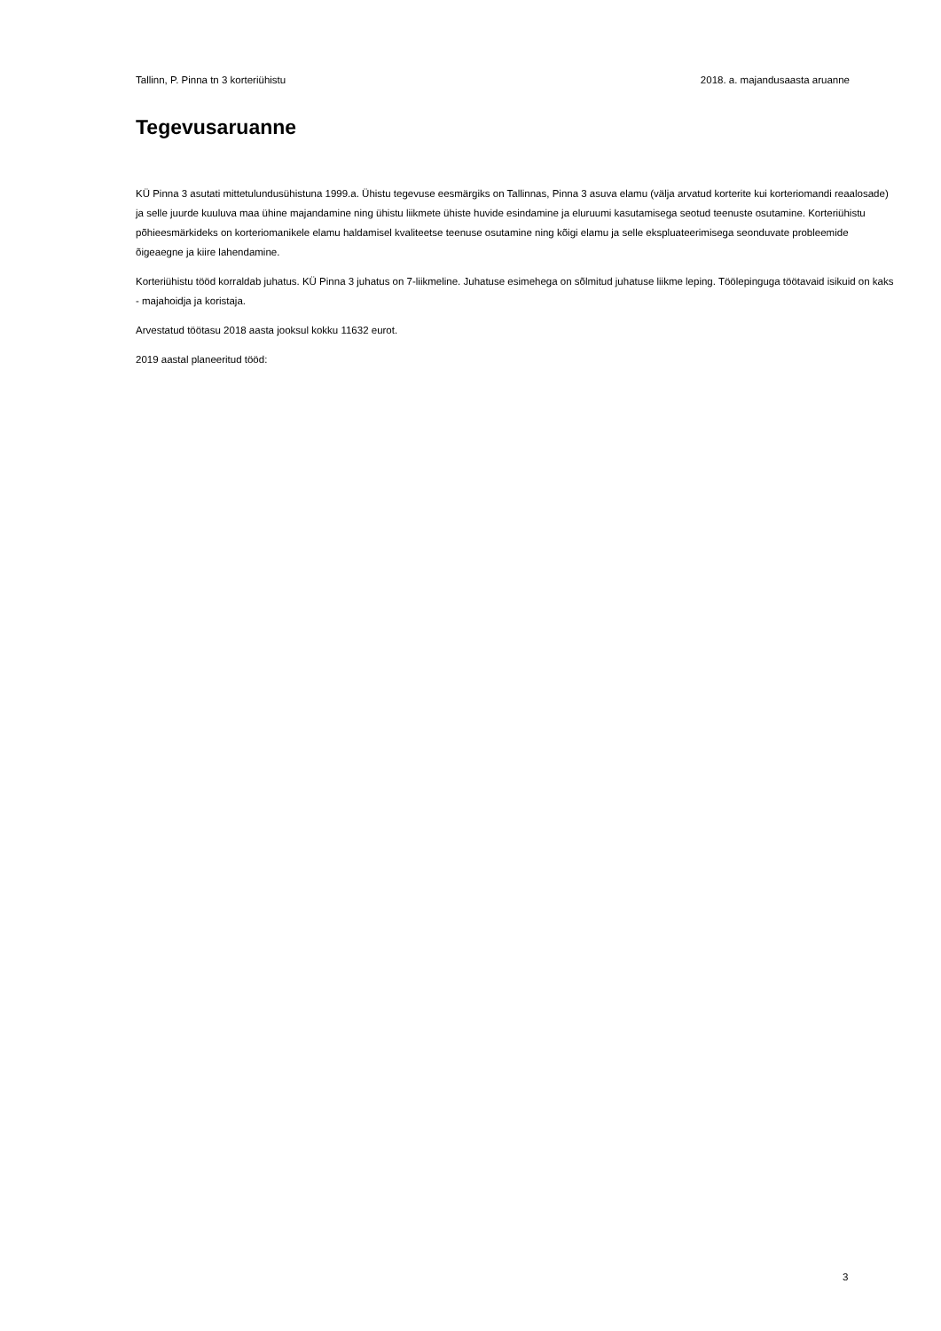Tallinn, P. Pinna tn 3 korteriühistu 2018. a. majandusaasta aruanne
Tegevusaruanne
KÜ Pinna 3 asutati mittetulundusühistuna 1999.a. Ühistu tegevuse eesmärgiks on Tallinnas, Pinna 3 asuva elamu (välja arvatud korterite kui korteriomandi reaalosade) ja selle juurde kuuluva maa ühine majandamine ning ühistu liikmete ühiste huvide esindamine ja eluruumi kasutamisega seotud teenuste osutamine. Korteriühistu põhieesmärkideks on korteriomanikele elamu haldamisel kvaliteetse teenuse osutamine ning kõigi elamu ja selle ekspluateerimisega seonduvate probleemide õigeaegne ja kiire lahendamine.
Korteriühistu tööd korraldab juhatus. KÜ Pinna 3 juhatus on 7-liikmeline. Juhatuse esimehega on sõlmitud juhatuse liikme leping. Töölepinguga töötavaid isikuid on kaks - majahoidja ja koristaja.
Arvestatud töötasu 2018 aasta jooksul kokku 11632 eurot.
2019 aastal planeeritud tööd:
3